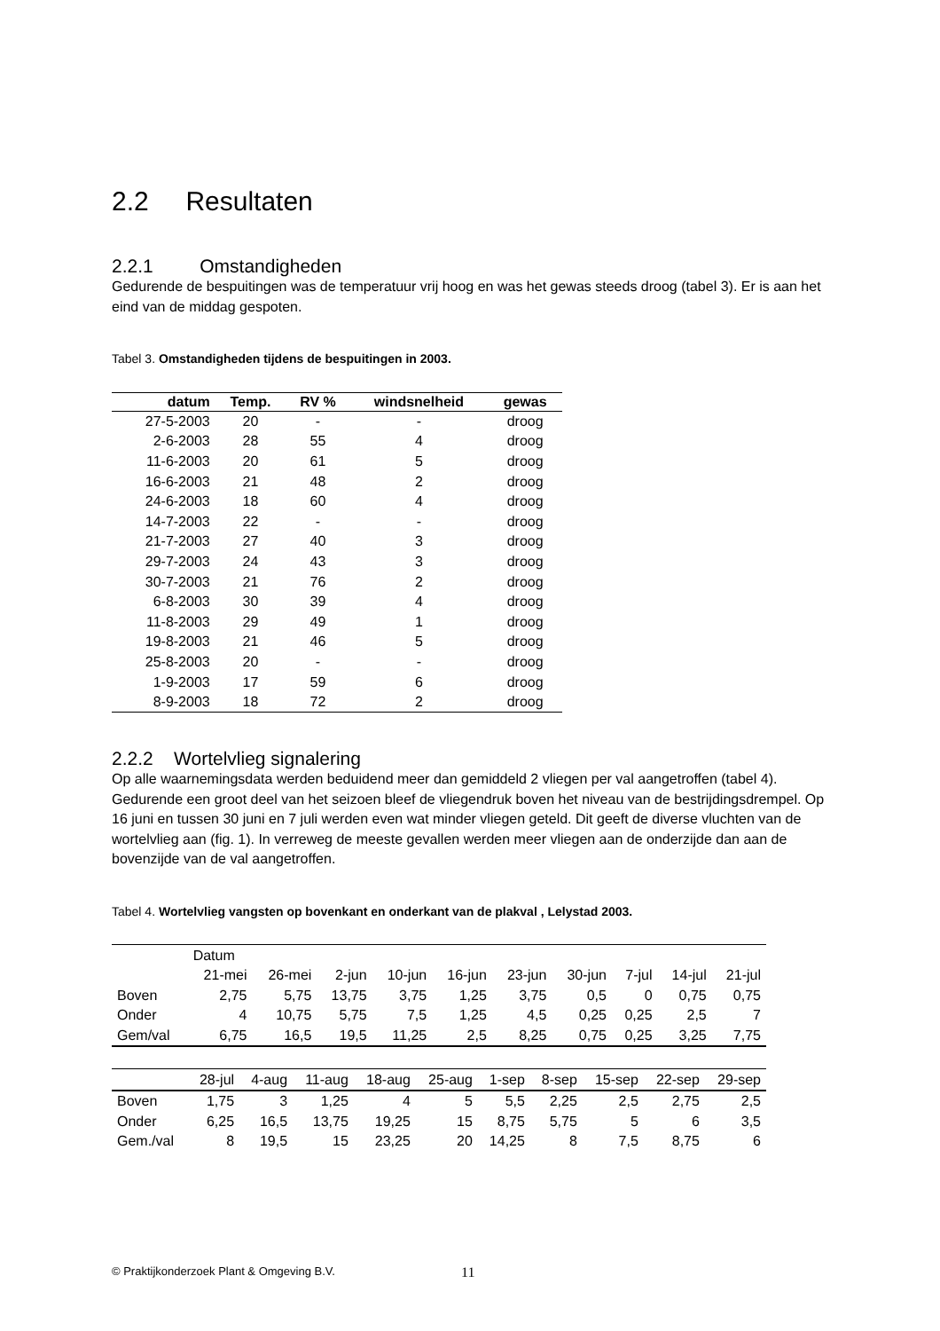2.2 Resultaten
2.2.1 Omstandigheden
Gedurende de bespuitingen was de temperatuur vrij hoog en was het gewas steeds droog (tabel 3). Er is aan het eind van de middag gespoten.
Tabel 3. Omstandigheden tijdens de bespuitingen in 2003.
| datum | Temp. | RV % | windsnelheid | gewas |
| --- | --- | --- | --- | --- |
| 27-5-2003 | 20 | - | - | droog |
| 2-6-2003 | 28 | 55 | 4 | droog |
| 11-6-2003 | 20 | 61 | 5 | droog |
| 16-6-2003 | 21 | 48 | 2 | droog |
| 24-6-2003 | 18 | 60 | 4 | droog |
| 14-7-2003 | 22 | - | - | droog |
| 21-7-2003 | 27 | 40 | 3 | droog |
| 29-7-2003 | 24 | 43 | 3 | droog |
| 30-7-2003 | 21 | 76 | 2 | droog |
| 6-8-2003 | 30 | 39 | 4 | droog |
| 11-8-2003 | 29 | 49 | 1 | droog |
| 19-8-2003 | 21 | 46 | 5 | droog |
| 25-8-2003 | 20 | - | - | droog |
| 1-9-2003 | 17 | 59 | 6 | droog |
| 8-9-2003 | 18 | 72 | 2 | droog |
2.2.2 Wortelvlieg signalering
Op alle waarnemingsdata werden beduidend meer dan gemiddeld 2 vliegen per val aangetroffen (tabel 4). Gedurende een groot deel van het seizoen bleef de vliegendruk boven het niveau van de bestrijdingsdrempel. Op 16 juni en tussen 30 juni en 7 juli werden even wat minder vliegen geteld. Dit geeft de diverse vluchten van de wortelvlieg aan (fig. 1). In verreweg de meeste gevallen werden meer vliegen aan de onderzijde dan aan de bovenzijde van de val aangetroffen.
Tabel 4. Wortelvlieg vangsten op bovenkant en onderkant van de plakval , Lelystad 2003.
| | Datum | | | | | | | | | |
| --- | --- | --- | --- | --- | --- | --- | --- | --- | --- | --- |
| | 21-mei | 26-mei | 2-jun | 10-jun | 16-jun | 23-jun | 30-jun | 7-jul | 14-jul | 21-jul |
| Boven | 2,75 | 5,75 | 13,75 | 3,75 | 1,25 | 3,75 | 0,5 | 0 | 0,75 | 0,75 |
| Onder | 4 | 10,75 | 5,75 | 7,5 | 1,25 | 4,5 | 0,25 | 0,25 | 2,5 | 7 |
| Gem/val | 6,75 | 16,5 | 19,5 | 11,25 | 2,5 | 8,25 | 0,75 | 0,25 | 3,25 | 7,75 |
| | 28-jul | 4-aug | 11-aug | 18-aug | 25-aug | 1-sep | 8-sep | 15-sep | 22-sep | 29-sep |
| --- | --- | --- | --- | --- | --- | --- | --- | --- | --- | --- |
| Boven | 1,75 | 3 | 1,25 | 4 | 5 | 5,5 | 2,25 | 2,5 | 2,75 | 2,5 |
| Onder | 6,25 | 16,5 | 13,75 | 19,25 | 15 | 8,75 | 5,75 | 5 | 6 | 3,5 |
| Gem./val | 8 | 19,5 | 15 | 23,25 | 20 | 14,25 | 8 | 7,5 | 8,75 | 6 |
© Praktijkonderzoek Plant & Omgeving B.V.
11